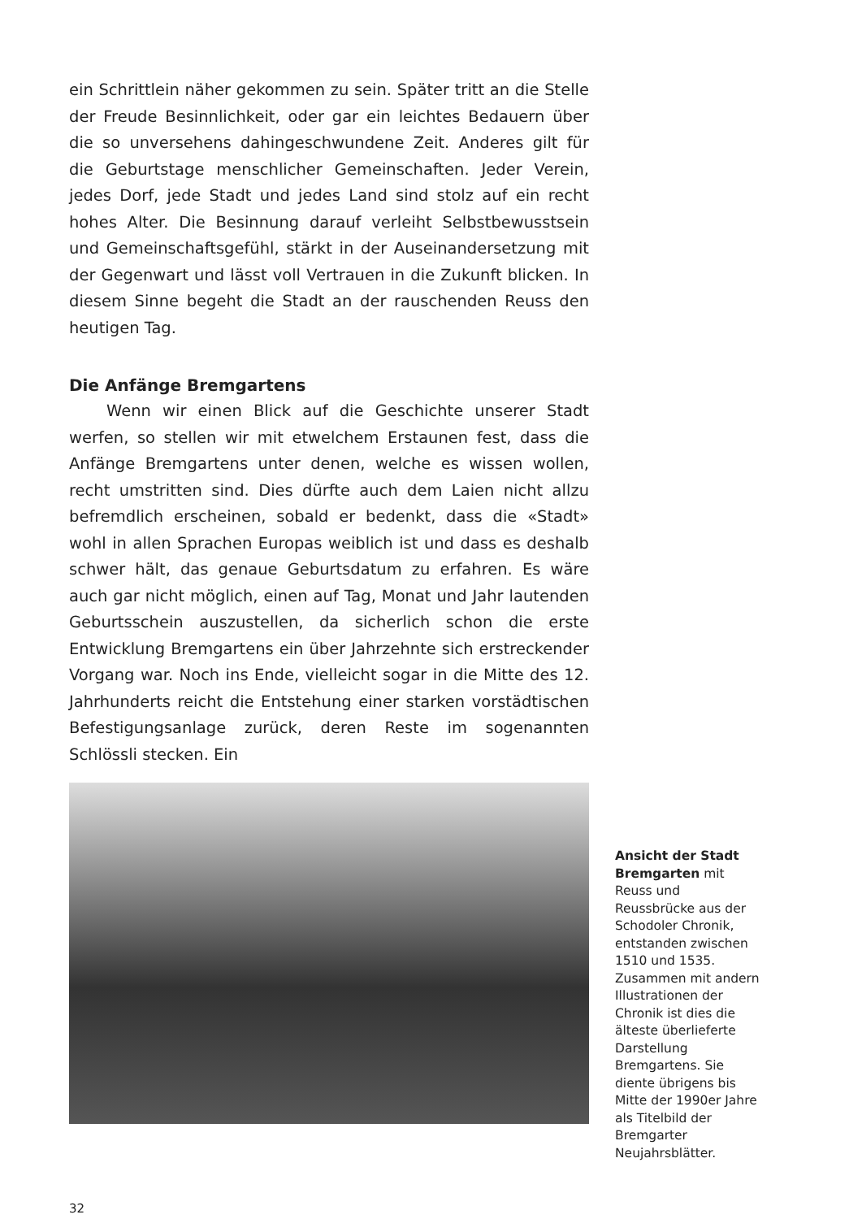ein Schrittlein näher gekommen zu sein. Später tritt an die Stelle der Freude Besinnlichkeit, oder gar ein leichtes Bedauern über die so unversehens dahingeschwundene Zeit. Anderes gilt für die Geburtstage menschlicher Gemeinschaften. Jeder Verein, jedes Dorf, jede Stadt und jedes Land sind stolz auf ein recht hohes Alter. Die Besinnung darauf verleiht Selbstbewusstsein und Gemeinschaftsgefühl, stärkt in der Auseinandersetzung mit der Gegenwart und lässt voll Vertrauen in die Zukunft blicken. In diesem Sinne begeht die Stadt an der rauschenden Reuss den heutigen Tag.
Die Anfänge Bremgartens
Wenn wir einen Blick auf die Geschichte unserer Stadt werfen, so stellen wir mit etwelchem Erstaunen fest, dass die Anfänge Bremgartens unter denen, welche es wissen wollen, recht umstritten sind. Dies dürfte auch dem Laien nicht allzu befremdlich erscheinen, sobald er bedenkt, dass die «Stadt» wohl in allen Sprachen Europas weiblich ist und dass es deshalb schwer hält, das genaue Geburtsdatum zu erfahren. Es wäre auch gar nicht möglich, einen auf Tag, Monat und Jahr lautenden Geburtsschein auszustellen, da sicherlich schon die erste Entwicklung Bremgartens ein über Jahrzehnte sich erstreckender Vorgang war. Noch ins Ende, vielleicht sogar in die Mitte des 12. Jahrhunderts reicht die Entstehung einer starken vorstädtischen Befestigungsanlage zurück, deren Reste im sogenannten Schlössli stecken. Ein
Ansicht der Stadt Bremgarten mit Reuss und Reussbrücke aus der Schodoler Chronik, entstanden zwischen 1510 und 1535. Zusammen mit andern Illustrationen der Chronik ist dies die älteste überlieferte Darstellung Bremgartens. Sie diente übrigens bis Mitte der 1990er Jahre als Titelbild der Bremgarter Neujahrsblätter.
32